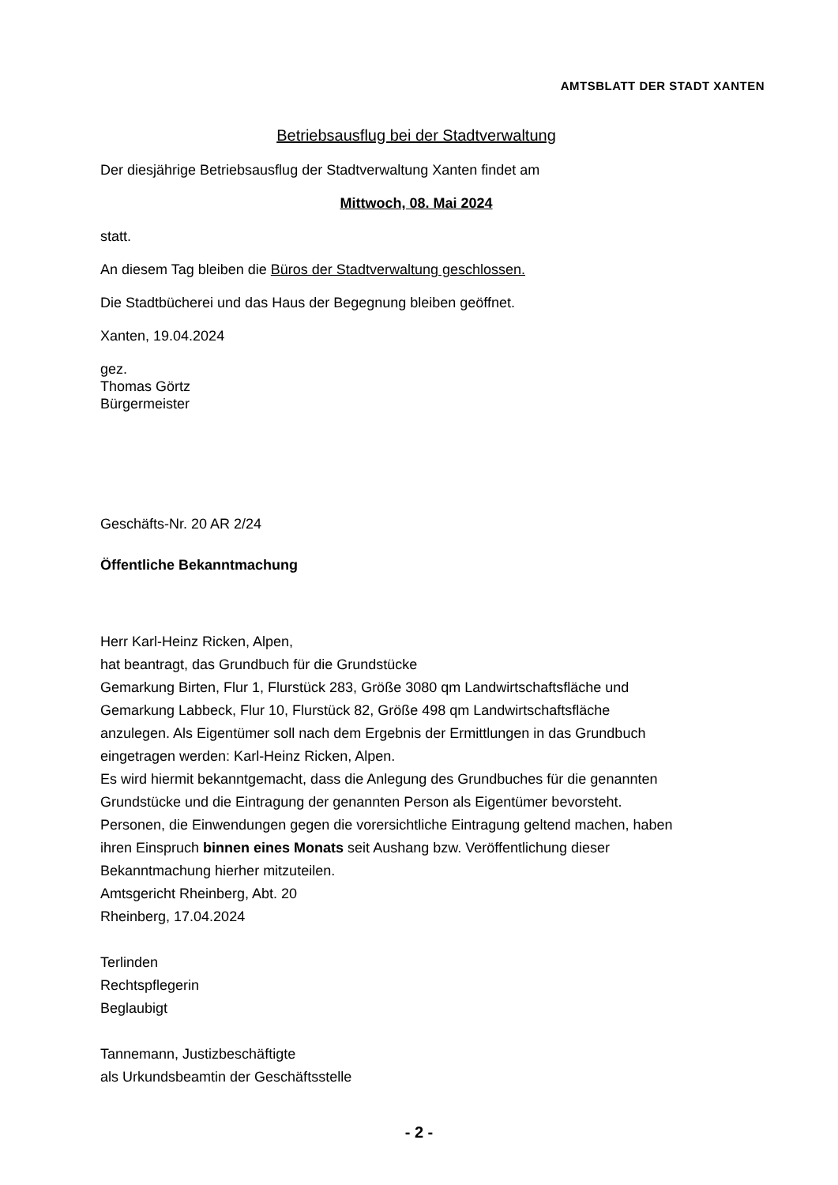AMTSBLATT DER STADT XANTEN
Betriebsausflug bei der Stadtverwaltung
Der diesjährige Betriebsausflug der Stadtverwaltung Xanten findet am
Mittwoch, 08. Mai 2024
statt.
An diesem Tag bleiben die Büros der Stadtverwaltung geschlossen.
Die Stadtbücherei und das Haus der Begegnung bleiben geöffnet.
Xanten, 19.04.2024
gez.
Thomas Görtz
Bürgermeister
Geschäfts-Nr. 20 AR 2/24
Öffentliche Bekanntmachung
Herr Karl-Heinz Ricken, Alpen,
hat beantragt, das Grundbuch für die Grundstücke
Gemarkung Birten, Flur 1, Flurstück 283, Größe 3080 qm Landwirtschaftsfläche und
Gemarkung Labbeck, Flur 10, Flurstück 82, Größe 498 qm Landwirtschaftsfläche
anzulegen. Als Eigentümer soll nach dem Ergebnis der Ermittlungen in das Grundbuch
eingetragen werden: Karl-Heinz Ricken, Alpen.
Es wird hiermit bekanntgemacht, dass die Anlegung des Grundbuches für die genannten
Grundstücke und die Eintragung der genannten Person als Eigentümer bevorsteht.
Personen, die Einwendungen gegen die vorersichtliche Eintragung geltend machen, haben
ihren Einspruch binnen eines Monats seit Aushang bzw. Veröffentlichung dieser
Bekanntmachung hierher mitzuteilen.
Amtsgericht Rheinberg, Abt. 20
Rheinberg, 17.04.2024
Terlinden
Rechtspflegerin
Beglaubigt
Tannemann, Justizbeschäftigte
als Urkundsbeamtin der Geschäftsstelle
- 2 -